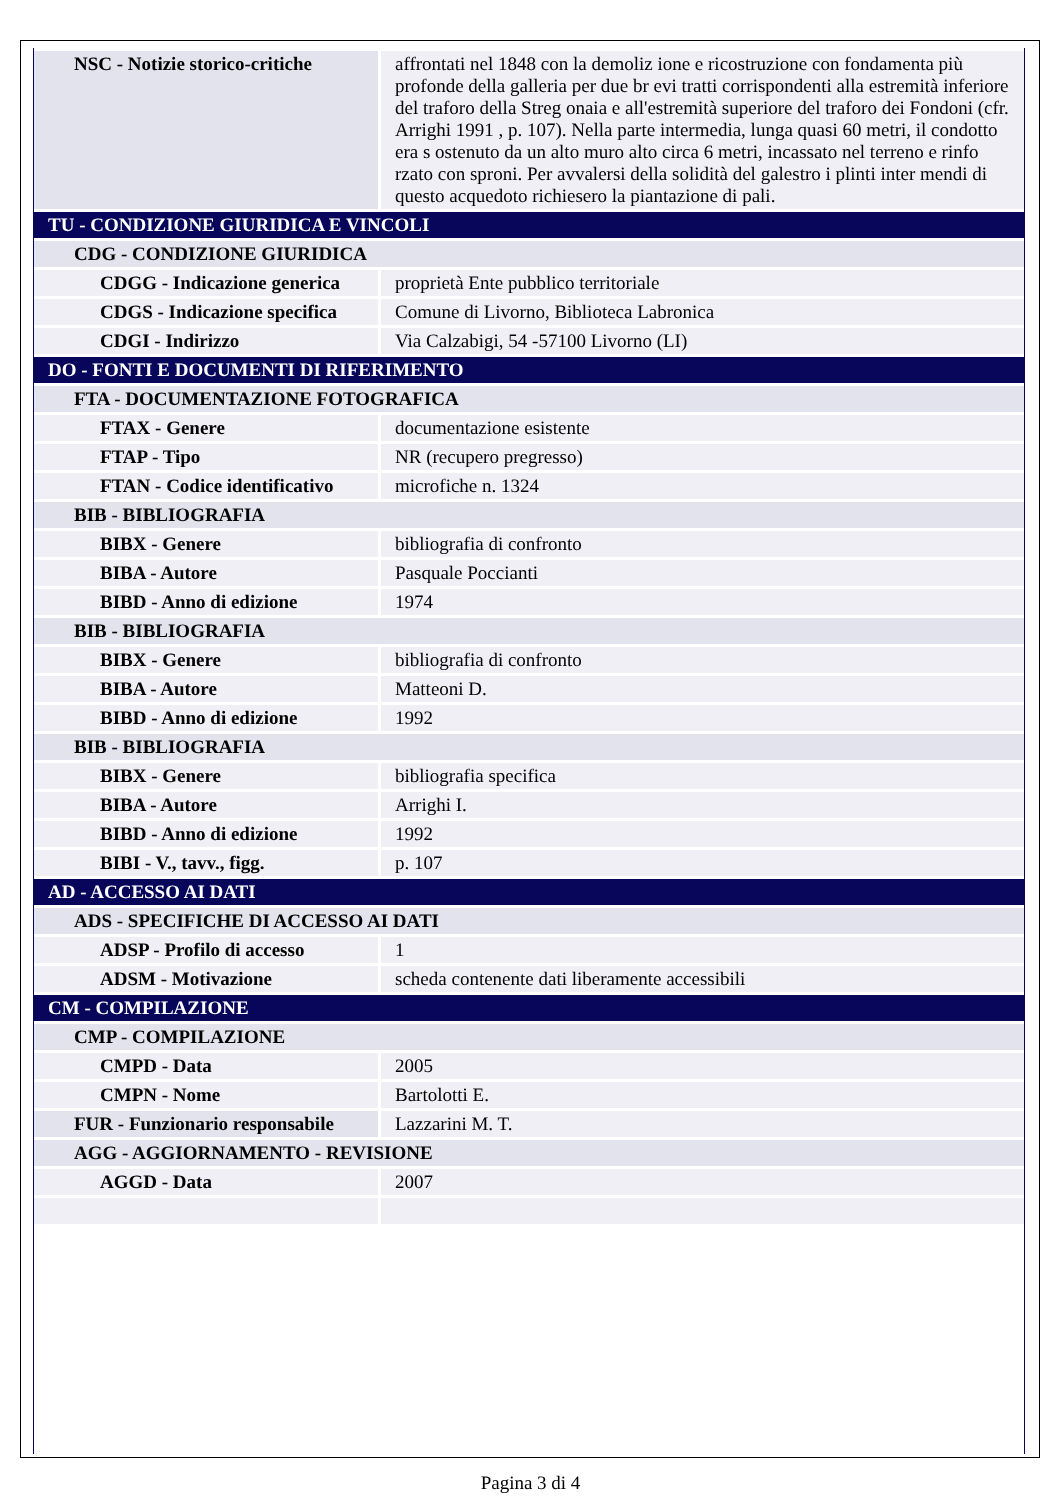| NSC - Notizie storico-critiche | affrontati nel 1848 con la demoliz ione e ricostruzione con fondamenta più profonde della galleria per due br evi tratti corrispondenti alla estremità inferiore del traforo della Streg onaia e all'estremità superiore del traforo dei Fondoni (cfr. Arrighi 1991 , p. 107). Nella parte intermedia, lunga quasi 60 metri, il condotto era s ostenuto da un alto muro alto circa 6 metri, incassato nel terreno e rinfo rzato con sproni. Per avvalersi della solidità del galestro i plinti inter mendi di questo acquedoto richiesero la piantazione di pali. |
| TU - CONDIZIONE GIURIDICA E VINCOLI | |
| CDG - CONDIZIONE GIURIDICA | |
| CDGG - Indicazione generica | proprietà Ente pubblico territoriale |
| CDGS - Indicazione specifica | Comune di Livorno, Biblioteca Labronica |
| CDGI - Indirizzo | Via Calzabigi, 54 -57100 Livorno (LI) |
| DO - FONTI E DOCUMENTI DI RIFERIMENTO | |
| FTA - DOCUMENTAZIONE FOTOGRAFICA | |
| FTAX - Genere | documentazione esistente |
| FTAP - Tipo | NR (recupero pregresso) |
| FTAN - Codice identificativo | microfiche n. 1324 |
| BIB - BIBLIOGRAFIA | |
| BIBX - Genere | bibliografia di confronto |
| BIBA - Autore | Pasquale Poccianti |
| BIBD - Anno di edizione | 1974 |
| BIB - BIBLIOGRAFIA | |
| BIBX - Genere | bibliografia di confronto |
| BIBA - Autore | Matteoni D. |
| BIBD - Anno di edizione | 1992 |
| BIB - BIBLIOGRAFIA | |
| BIBX - Genere | bibliografia specifica |
| BIBA - Autore | Arrighi I. |
| BIBD - Anno di edizione | 1992 |
| BIBI - V., tavv., figg. | p. 107 |
| AD - ACCESSO AI DATI | |
| ADS - SPECIFICHE DI ACCESSO AI DATI | |
| ADSP - Profilo di accesso | 1 |
| ADSM - Motivazione | scheda contenente dati liberamente accessibili |
| CM - COMPILAZIONE | |
| CMP - COMPILAZIONE | |
| CMPD - Data | 2005 |
| CMPN - Nome | Bartolotti E. |
| FUR - Funzionario responsabile | Lazzarini M. T. |
| AGG - AGGIORNAMENTO - REVISIONE | |
| AGGD - Data | 2007 |
Pagina 3 di 4